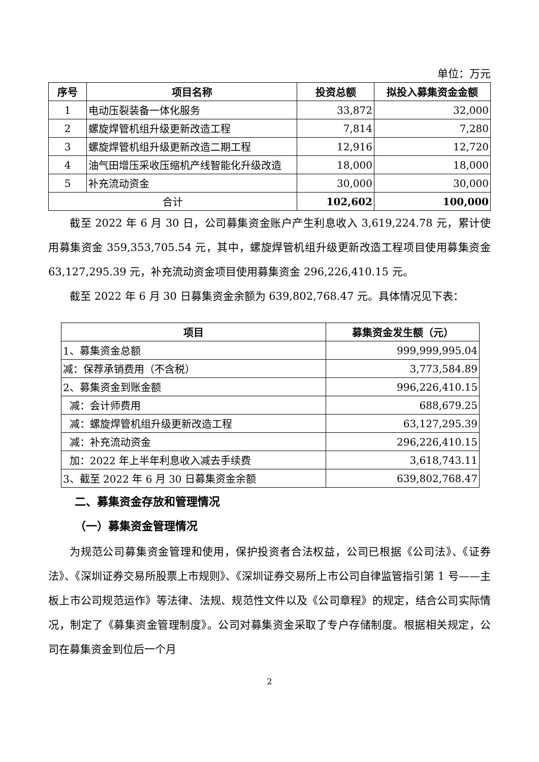单位：万元
| 序号 | 项目名称 | 投资总额 | 拟投入募集资金金额 |
| --- | --- | --- | --- |
| 1 | 电动压裂装备一体化服务 | 33,872 | 32,000 |
| 2 | 螺旋焊管机组升级更新改造工程 | 7,814 | 7,280 |
| 3 | 螺旋焊管机组升级更新改造二期工程 | 12,916 | 12,720 |
| 4 | 油气田增压采收压缩机产线智能化升级改造 | 18,000 | 18,000 |
| 5 | 补充流动资金 | 30,000 | 30,000 |
| 合计 | | 102,602 | 100,000 |
截至 2022 年 6 月 30 日，公司募集资金账户产生利息收入 3,619,224.78 元，累计使用募集资金 359,353,705.54 元，其中，螺旋焊管机组升级更新改造工程项目使用募集资金 63,127,295.39 元，补充流动资金项目使用募集资金 296,226,410.15 元。
截至 2022 年 6 月 30 日募集资金余额为 639,802,768.47 元。具体情况见下表：
| 项目 | 募集资金发生额（元） |
| --- | --- |
| 1、募集资金总额 | 999,999,995.04 |
| 减：保荐承销费用（不含税） | 3,773,584.89 |
| 2、募集资金到账金额 | 996,226,410.15 |
| 减：会计师费用 | 688,679.25 |
| 减：螺旋焊管机组升级更新改造工程 | 63,127,295.39 |
| 减：补充流动资金 | 296,226,410.15 |
| 加：2022 年上半年利息收入减去手续费 | 3,618,743.11 |
| 3、截至 2022 年 6 月 30 日募集资金余额 | 639,802,768.47 |
二、募集资金存放和管理情况
（一）募集资金管理情况
为规范公司募集资金管理和使用，保护投资者合法权益，公司已根据《公司法》、《证券法》、《深圳证券交易所股票上市规则》、《深圳证券交易所上市公司自律监管指引第 1 号——主板上市公司规范运作》等法律、法规、规范性文件以及《公司章程》的规定，结合公司实际情况，制定了《募集资金管理制度》。公司对募集资金采取了专户存储制度。根据相关规定，公司在募集资金到位后一个月
2